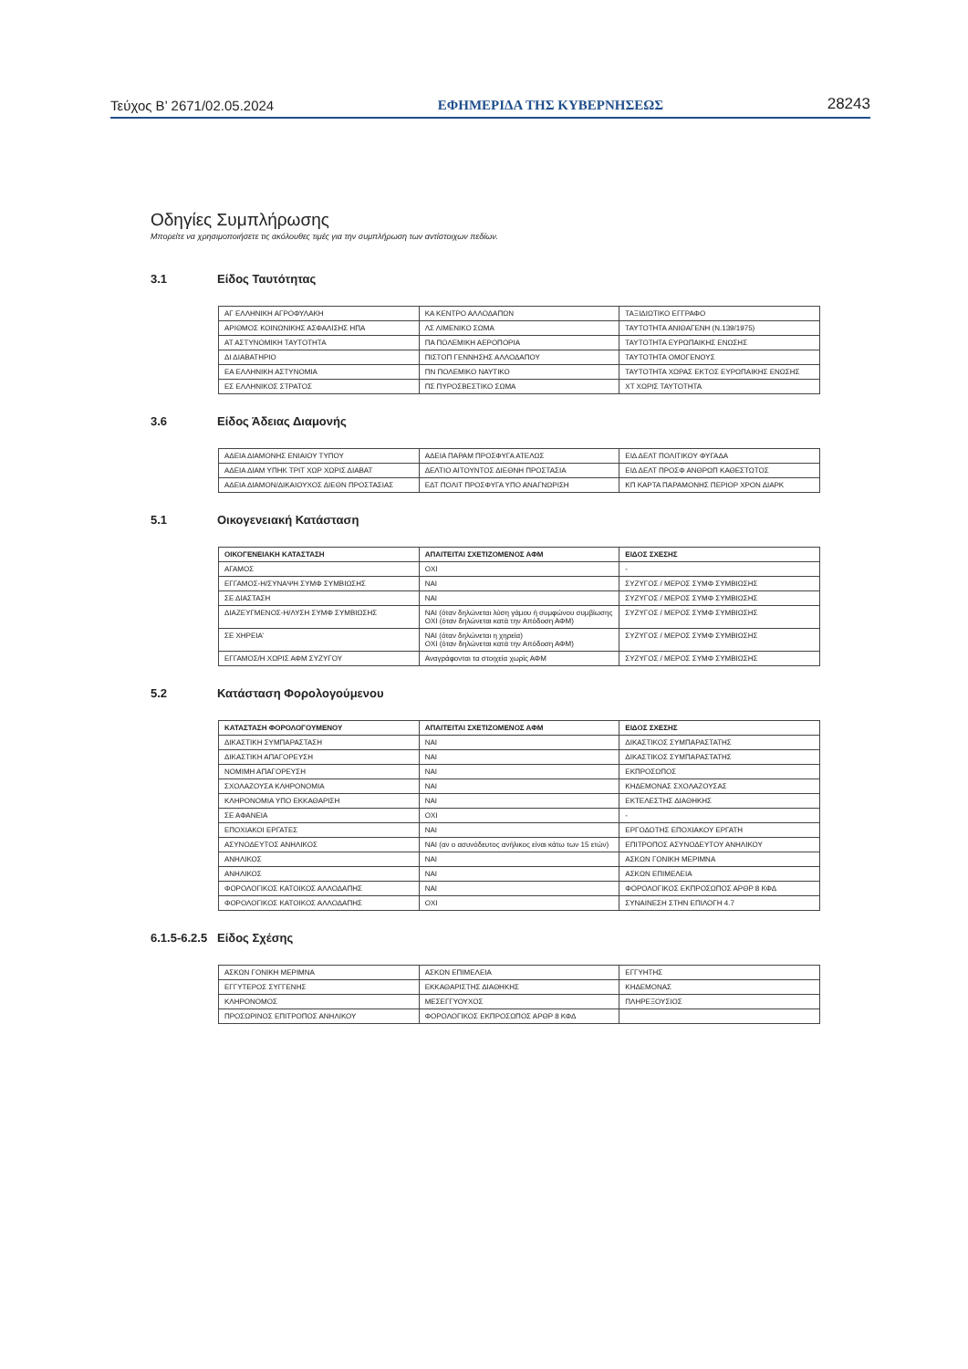Τεύχος B’ 2671/02.05.2024 ΕΦΗΜΕΡΙΔΑ ΤΗΣ ΚΥΒΕΡΝΗΣΕΩΣ 28243
Οδηγίες Συμπλήρωσης
Μπορείτε να χρησιμοποιήσετε τις ακόλουθες τιμές για την συμπλήρωση των αντίστοιχων πεδίων.
3.1 Είδος Ταυτότητας
| ΑΓ ΕΛΛΗΝΙΚΗ ΑΓΡΟΦΥΛΑΚΗ | ΚΑ ΚΕΝΤΡΟ ΑΛΛΟΔΑΠΩΝ | ΤΑΞΙΔΙΩΤΙΚΟ ΕΓΓΡΑΦΟ |
| ΑΡΙΘΜΟΣ ΚΟΙΝΩΝΙΚΗΣ ΑΣΦΑΛΙΣΗΣ ΗΠΑ | ΛΣ ΛΙΜΕΝΙΚΟ ΣΩΜΑ | ΤΑΥΤΟΤΗΤΑ ΑΝΙΘΑΓΕΝΗ (Ν.139/1975) |
| ΑΤ ΑΣΤΥΝΟΜΙΚΗ ΤΑΥΤΟΤΗΤΑ | ΠΑ ΠΟΛΕΜΙΚΗ ΑΕΡΟΠΟΡΙΑ | ΤΑΥΤΟΤΗΤΑ ΕΥΡΩΠΑΙΚΗΣ ΕΝΩΣΗΣ |
| ΔΙ ΔΙΑΒΑΤΗΡΙΟ | ΠΙΣΤΟΠ ΓΕΝΝΗΣΗΣ ΑΛΛΟΔΑΠΟΥ | ΤΑΥΤΟΤΗΤΑ ΟΜΟΓΕΝΟΥΣ |
| ΕΑ ΕΛΛΗΝΙΚΗ ΑΣΤΥΝΟΜΙΑ | ΠΝ ΠΟΛΕΜΙΚΟ ΝΑΥΤΙΚΟ | ΤΑΥΤΟΤΗΤΑ ΧΩΡΑΣ ΕΚΤΟΣ ΕΥΡΩΠΑΙΚΗΣ ΕΝΩΣΗΣ |
| ΕΣ ΕΛΛΗΝΙΚΟΣ ΣΤΡΑΤΟΣ | ΠΣ ΠΥΡΟΣΒΕΣΤΙΚΟ ΣΩΜΑ | ΧΤ ΧΩΡΙΣ ΤΑΥΤΟΤΗΤΑ |
3.6 Είδος Άδειας Διαμονής
| ΑΔΕΙΑ ΔΙΑΜΟΝΗΣ ΕΝΙΑΙΟΥ ΤΥΠΟΥ | ΑΔΕΙΑ ΠΑΡΑΜ ΠΡΟΣΦΥΓΑ ΑΤΕΛΩΣ | ΕΙΔ ΔΕΛΤ ΠΟΛΙΤΙΚΟΥ ΦΥΓΑΔΑ |
| ΑΔΕΙΑ ΔΙΑΜ ΥΠΗΚ ΤΡΙΤ ΧΩΡ ΧΩΡΙΣ ΔΙΑΒΑΤ | ΔΕΛΤΙΟ ΑΙΤΟΥΝΤΟΣ ΔΙΕΘΝΗ ΠΡΟΣΤΑΣΙΑ | ΕΙΔ ΔΕΛΤ ΠΡΟΣΦ ΑΝΘΡΩΠ ΚΑΘΕΣΤΩΤΟΣ |
| ΑΔΕΙΑ ΔΙΑΜΟΝ/ΔΙΚΑΙΟΥΧΟΣ ΔΙΕΘΝ ΠΡΟΣΤΑΣΙΑΣ | ΕΔΤ ΠΟΛΙΤ ΠΡΟΣΦΥΓΑ ΥΠΟ ΑΝΑΓΝΩΡΙΣΗ | ΚΠ ΚΑΡΤΑ ΠΑΡΑΜΟΝΗΣ ΠΕΡΙΟΡ ΧΡΟΝ ΔΙΑΡΚ |
5.1 Οικογενειακή Κατάσταση
| ΟΙΚΟΓΕΝΕΙΑΚΗ ΚΑΤΑΣΤΑΣΗ | ΑΠΑΙΤΕΙΤΑΙ ΣΧΕΤΙΖΟΜΕΝΟΣ ΑΦΜ | ΕΙΔΟΣ ΣΧΕΣΗΣ |
| --- | --- | --- |
| ΑΓΑΜΟΣ | ΟΧΙ | - |
| ΕΓΓΑΜΟΣ-Η/ΣΥΝΑΨΗ ΣΥΜΦ ΣΥΜΒΙΩΣΗΣ | ΝΑΙ | ΣΥΖΥΓΟΣ / ΜΕΡΟΣ ΣΥΜΦ ΣΥΜΒΙΩΣΗΣ |
| ΣΕ ΔΙΑΣΤΑΣΗ | ΝΑΙ | ΣΥΖΥΓΟΣ / ΜΕΡΟΣ ΣΥΜΦ ΣΥΜΒΙΩΣΗΣ |
| ΔΙΑΖΕΥΓΜΕΝΟΣ-Η/ΛΥΣΗ ΣΥΜΦ ΣΥΜΒΙΩΣΗΣ | ΝΑΙ (όταν δηλώνεται λύση γάμου ή συμφώνου συμβίωσης ΟΧΙ (όταν δηλώνεται κατά την Απόδοση ΑΦΜ) | ΣΥΖΥΓΟΣ / ΜΕΡΟΣ ΣΥΜΦ ΣΥΜΒΙΩΣΗΣ |
| ΣΕ ΧΗΡΕΙΑ’ | ΝΑΙ (όταν δηλώνεται η χηρεία) ΟΧΙ (όταν δηλώνεται κατά την Απόδοση ΑΦΜ) | ΣΥΖΥΓΟΣ / ΜΕΡΟΣ ΣΥΜΦ ΣΥΜΒΙΩΣΗΣ |
| ΕΓΓΑΜΟΣ/Η ΧΩΡΙΣ ΑΦΜ ΣΥΖΥΓΟΥ | Αναγράφονται τα στοιχεία χωρίς ΑΦΜ | ΣΥΖΥΓΟΣ / ΜΕΡΟΣ ΣΥΜΦ ΣΥΜΒΙΩΣΗΣ |
5.2 Κατάσταση Φορολογούμενου
| ΚΑΤΑΣΤΑΣΗ ΦΟΡΟΛΟΓΟΥΜΕΝΟΥ | ΑΠΑΙΤΕΙΤΑΙ ΣΧΕΤΙΖΟΜΕΝΟΣ ΑΦΜ | ΕΙΔΟΣ ΣΧΕΣΗΣ |
| --- | --- | --- |
| ΔΙΚΑΣΤΙΚΗ ΣΥΜΠΑΡΑΣΤΑΣΗ | ΝΑΙ | ΔΙΚΑΣΤΙΚΟΣ ΣΥΜΠΑΡΑΣΤΑΤΗΣ |
| ΔΙΚΑΣΤΙΚΗ ΑΠΑΓΟΡΕΥΣΗ | ΝΑΙ | ΔΙΚΑΣΤΙΚΟΣ ΣΥΜΠΑΡΑΣΤΑΤΗΣ |
| ΝΟΜΙΜΗ ΑΠΑΓΟΡΕΥΣΗ | ΝΑΙ | ΕΚΠΡΟΣΩΠΟΣ |
| ΣΧΟΛΑΖΟΥΣΑ ΚΛΗΡΟΝΟΜΙΑ | ΝΑΙ | ΚΗΔΕΜΟΝΑΣ ΣΧΟΛΑΖΟΥΣΑΣ |
| ΚΛΗΡΟΝΟΜΙΑ ΥΠΟ ΕΚΚΑΘΑΡΙΣΗ | ΝΑΙ | ΕΚΤΕΛΕΣΤΗΣ ΔΙΑΘΗΚΗΣ |
| ΣΕ ΑΦΑΝΕΙΑ | ΟΧΙ | - |
| ΕΠΟΧΙΑΚΟΙ ΕΡΓΑΤΕΣ | ΝΑΙ | ΕΡΓΟΔΟΤΗΣ ΕΠΟΧΙΑΚΟΥ ΕΡΓΑΤΗ |
| ΑΣΥΝΟΔΕΥΤΟΣ ΑΝΗΛΙΚΟΣ | ΝΑΙ (αν ο ασυνόδευτος ανήλικος είναι κάτω των 15 ετών) | ΕΠΙΤΡΟΠΟΣ ΑΣΥΝΟΔΕΥΤΟΥ ΑΝΗΛΙΚΟΥ |
| ΑΝΗΛΙΚΟΣ | ΝΑΙ | ΑΣΚΩΝ ΓΟΝΙΚΗ ΜΕΡΙΜΝΑ |
| ΑΝΗΛΙΚΟΣ | ΝΑΙ | ΑΣΚΩΝ ΕΠΙΜΕΛΕΙΑ |
| ΦΟΡΟΛΟΓΙΚΟΣ ΚΑΤΟΙΚΟΣ ΑΛΛΟΔΑΠΗΣ | ΝΑΙ | ΦΟΡΟΛΟΓΙΚΟΣ ΕΚΠΡΟΣΩΠΟΣ ΑΡΘΡ 8 ΚΦΔ |
| ΦΟΡΟΛΟΓΙΚΟΣ ΚΑΤΟΙΚΟΣ ΑΛΛΟΔΑΠΗΣ | ΟΧΙ | ΣΥΝΑΙΝΕΣΗ ΣΤΗΝ ΕΠΙΛΟΓΗ 4.7 |
6.1.5-6.2.5 Είδος Σχέσης
| ΑΣΚΩΝ ΓΟΝΙΚΗ ΜΕΡΙΜΝΑ | ΑΣΚΩΝ ΕΠΙΜΕΛΕΙΑ | ΕΓΓΥΗΤΗΣ |
| ΕΓΓΥΤΕΡΟΣ ΣΥΓΓΕΝΗΣ | ΕΚΚΑΘΑΡΙΣΤΗΣ ΔΙΑΘΗΚΗΣ | ΚΗΔΕΜΟΝΑΣ |
| ΚΛΗΡΟΝΟΜΟΣ | ΜΕΣΕΓΓΥΟΥΧΟΣ | ΠΛΗΡΕΞΟΥΣΙΟΣ |
| ΠΡΟΣΩΡΙΝΟΣ ΕΠΙΤΡΟΠΟΣ ΑΝΗΛΙΚΟΥ | ΦΟΡΟΛΟΓΙΚΟΣ ΕΚΠΡΟΣΩΠΟΣ ΑΡΘΡ 8 ΚΦΔ | |